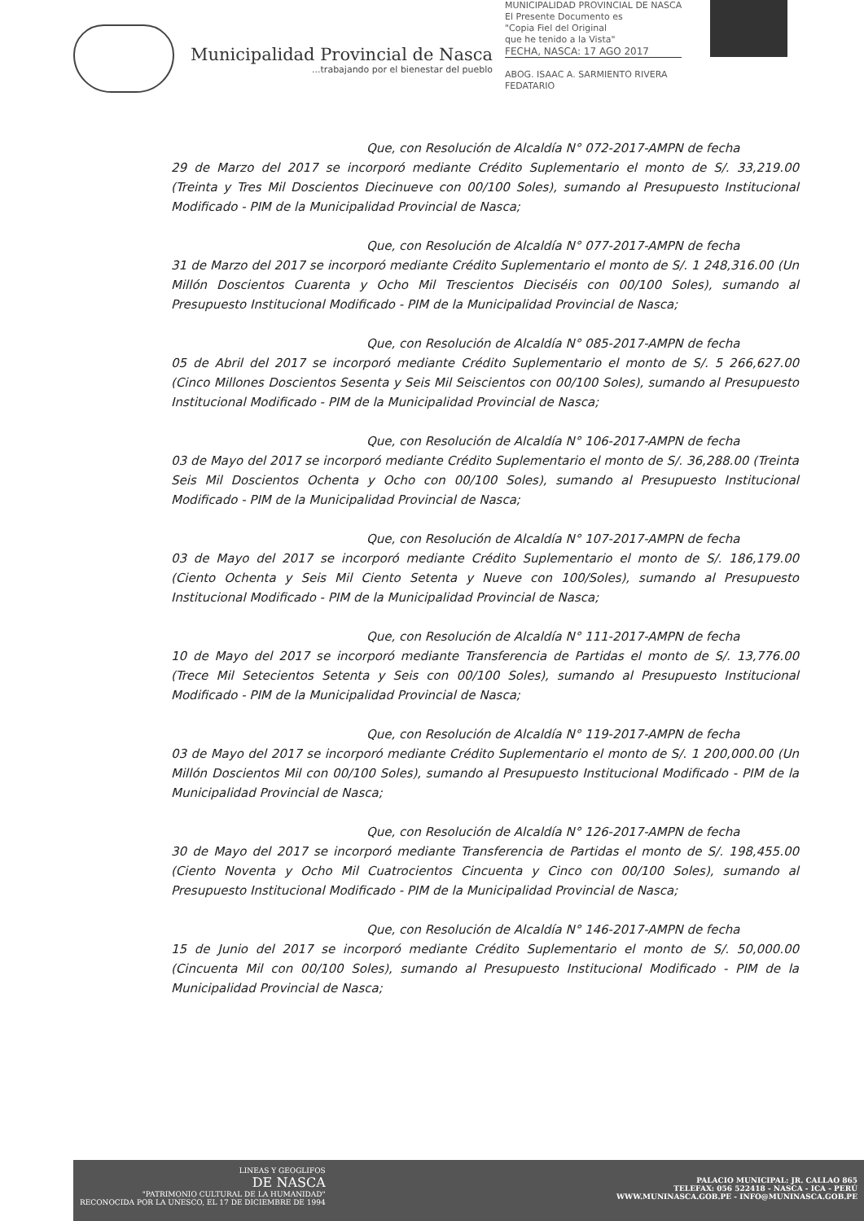Municipalidad Provincial de Nasca
...trabajando por el bienestar del pueblo
MUNICIPALIDAD PROVINCIAL DE NASCA
El Presente Documento es
"Copia Fiel del Original
que he tenido a la Vista"
FECHA, NASCA: 17 AGO 2017
ABOG. ISAAC A. SARMIENTO RIVERA
FEDATARIO
Que, con Resolución de Alcaldía N° 072-2017-AMPN de fecha
29 de Marzo del 2017 se incorporó mediante Crédito Suplementario el monto de S/. 33,219.00 (Treinta y Tres Mil Doscientos Diecinueve con 00/100 Soles), sumando al Presupuesto Institucional Modificado - PIM de la Municipalidad Provincial de Nasca;
Que, con Resolución de Alcaldía N° 077-2017-AMPN de fecha
31 de Marzo del 2017 se incorporó mediante Crédito Suplementario el monto de S/. 1 248,316.00 (Un Millón Doscientos Cuarenta y Ocho Mil Trescientos Dieciséis con 00/100 Soles), sumando al Presupuesto Institucional Modificado - PIM de la Municipalidad Provincial de Nasca;
Que, con Resolución de Alcaldía N° 085-2017-AMPN de fecha
05 de Abril del 2017 se incorporó mediante Crédito Suplementario el monto de S/. 5 266,627.00 (Cinco Millones Doscientos Sesenta y Seis Mil Seiscientos con 00/100 Soles), sumando al Presupuesto Institucional Modificado - PIM de la Municipalidad Provincial de Nasca;
Que, con Resolución de Alcaldía N° 106-2017-AMPN de fecha
03 de Mayo del 2017 se incorporó mediante Crédito Suplementario el monto de S/. 36,288.00 (Treinta Seis Mil Doscientos Ochenta y Ocho con 00/100 Soles), sumando al Presupuesto Institucional Modificado - PIM de la Municipalidad Provincial de Nasca;
Que, con Resolución de Alcaldía N° 107-2017-AMPN de fecha
03 de Mayo del 2017 se incorporó mediante Crédito Suplementario el monto de S/. 186,179.00 (Ciento Ochenta y Seis Mil Ciento Setenta y Nueve con 100/Soles), sumando al Presupuesto Institucional Modificado - PIM de la Municipalidad Provincial de Nasca;
Que, con Resolución de Alcaldía N° 111-2017-AMPN de fecha
10 de Mayo del 2017 se incorporó mediante Transferencia de Partidas el monto de S/. 13,776.00 (Trece Mil Setecientos Setenta y Seis con 00/100 Soles), sumando al Presupuesto Institucional Modificado - PIM de la Municipalidad Provincial de Nasca;
Que, con Resolución de Alcaldía N° 119-2017-AMPN de fecha
03 de Mayo del 2017 se incorporó mediante Crédito Suplementario el monto de S/. 1 200,000.00 (Un Millón Doscientos Mil con 00/100 Soles), sumando al Presupuesto Institucional Modificado - PIM de la Municipalidad Provincial de Nasca;
Que, con Resolución de Alcaldía N° 126-2017-AMPN de fecha
30 de Mayo del 2017 se incorporó mediante Transferencia de Partidas el monto de S/. 198,455.00 (Ciento Noventa y Ocho Mil Cuatrocientos Cincuenta y Cinco con 00/100 Soles), sumando al Presupuesto Institucional Modificado - PIM de la Municipalidad Provincial de Nasca;
Que, con Resolución de Alcaldía N° 146-2017-AMPN de fecha
15 de Junio del 2017 se incorporó mediante Crédito Suplementario el monto de S/. 50,000.00 (Cincuenta Mil con 00/100 Soles), sumando al Presupuesto Institucional Modificado - PIM de la Municipalidad Provincial de Nasca;
LINEAS Y GEOGLIFOS
DE NASCA
"PATRIMONIO CULTURAL DE LA HUMANIDAD"
RECONOCIDA POR LA UNESCO, EL 17 DE DICIEMBRE DE 1994
PALACIO MUNICIPAL: JR. CALLAO 865
TELEFAX: 056 522418 - NASCA - ICA - PERÚ
WWW.MUNINASCA.GOB.PE - INFO@MUNINASCA.GOB.PE